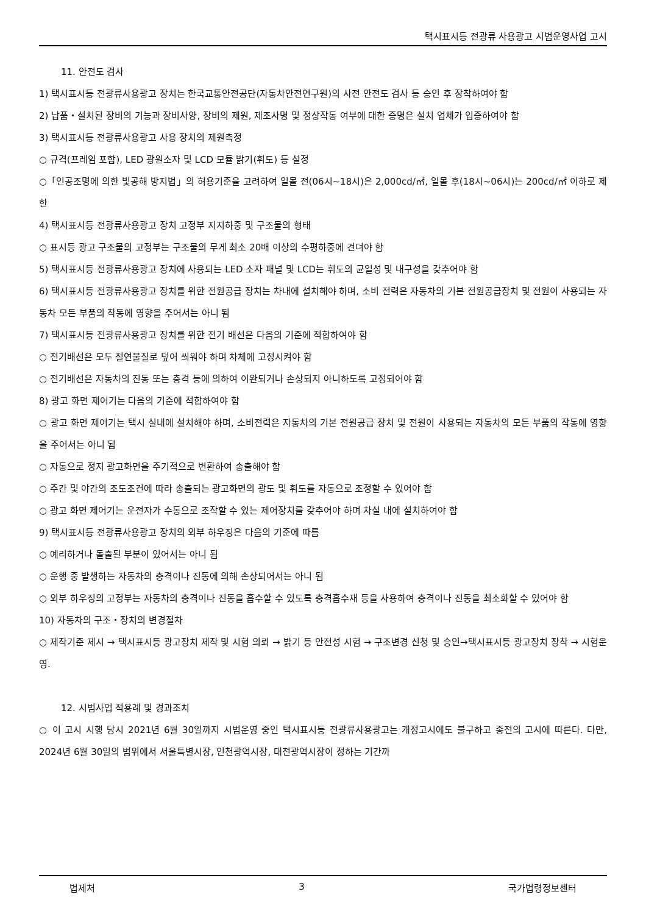택시표시등 전광류 사용광고 시범운영사업 고시
11. 안전도 검사
1) 택시표시등 전광류사용광고 장치는 한국교통안전공단(자동차안전연구원)의 사전 안전도 검사 등 승인 후 장착하여야 함
2) 납품・설치된 장비의 기능과 장비사양, 장비의 제원, 제조사명 및 정상작동 여부에 대한 증명은 설치 업체가 입증하여야 함
3) 택시표시등 전광류사용광고 사용 장치의 제원측정
○ 규격(프레임 포함), LED 광원소자 및 LCD 모듈 밝기(휘도) 등 설정
○「인공조명에 의한 빛공해 방지법」의 허용기준을 고려하여 일몰 전(06시~18시)은 2,000cd/㎡, 일몰 후(18시~06시)는 200cd/㎡ 이하로 제한
4) 택시표시등 전광류사용광고 장치 고정부 지지하중 및 구조물의 형태
○ 표시등 광고 구조물의 고정부는 구조물의 무게 최소 20배 이상의 수평하중에 견뎌야 함
5) 택시표시등 전광류사용광고 장치에 사용되는 LED 소자 패널 및 LCD는 휘도의 균일성 및 내구성을 갖추어야 함
6) 택시표시등 전광류사용광고 장치를 위한 전원공급 장치는 차내에 설치해야 하며, 소비 전력은 자동차의 기본 전원공급장치 및 전원이 사용되는 자동차 모든 부품의 작동에 영향을 주어서는 아니 됨
7) 택시표시등 전광류사용광고 장치를 위한 전기 배선은 다음의 기준에 적합하여야 함
○ 전기배선은 모두 절연물질로 덮어 씌워야 하며 차체에 고정시켜야 함
○ 전기배선은 자동차의 진동 또는 충격 등에 의하여 이완되거나 손상되지 아니하도록 고정되어야 함
8) 광고 화면 제어기는 다음의 기준에 적합하여야 함
○ 광고 화면 제어기는 택시 실내에 설치해야 하며, 소비전력은 자동차의 기본 전원공급 장치 및 전원이 사용되는 자동차의 모든 부품의 작동에 영향을 주어서는 아니 됨
○ 자동으로 정지 광고화면을 주기적으로 변환하여 송출해야 함
○ 주간 및 야간의 조도조건에 따라 송출되는 광고화면의 광도 및 휘도를 자동으로 조정할 수 있어야 함
○ 광고 화면 제어기는 운전자가 수동으로 조작할 수 있는 제어장치를 갖추어야 하며 차실 내에 설치하여야 함
9) 택시표시등 전광류사용광고 장치의 외부 하우징은 다음의 기준에 따름
○ 예리하거나 돌출된 부분이 있어서는 아니 됨
○ 운행 중 발생하는 자동차의 충격이나 진동에 의해 손상되어서는 아니 됨
○ 외부 하우징의 고정부는 자동차의 충격이나 진동을 흡수할 수 있도록 충격흡수재 등을 사용하여 충격이나 진동을 최소화할 수 있어야 함
10) 자동차의 구조・장치의 변경절차
○ 제작기준 제시 → 택시표시등 광고장치 제작 및 시험 의뢰 → 밝기 등 안전성 시험 → 구조변경 신청 및 승인→택시표시등 광고장치 장착 → 시험운영.
12. 시범사업 적용례 및 경과조치
○ 이 고시 시행 당시 2021년 6월 30일까지 시범운영 중인 택시표시등 전광류사용광고는 개정고시에도 불구하고 종전의 고시에 따른다. 다만, 2024년 6월 30일의 범위에서 서울특별시장, 인천광역시장, 대전광역시장이 정하는 기간까
법제처 3 국가법령정보센터